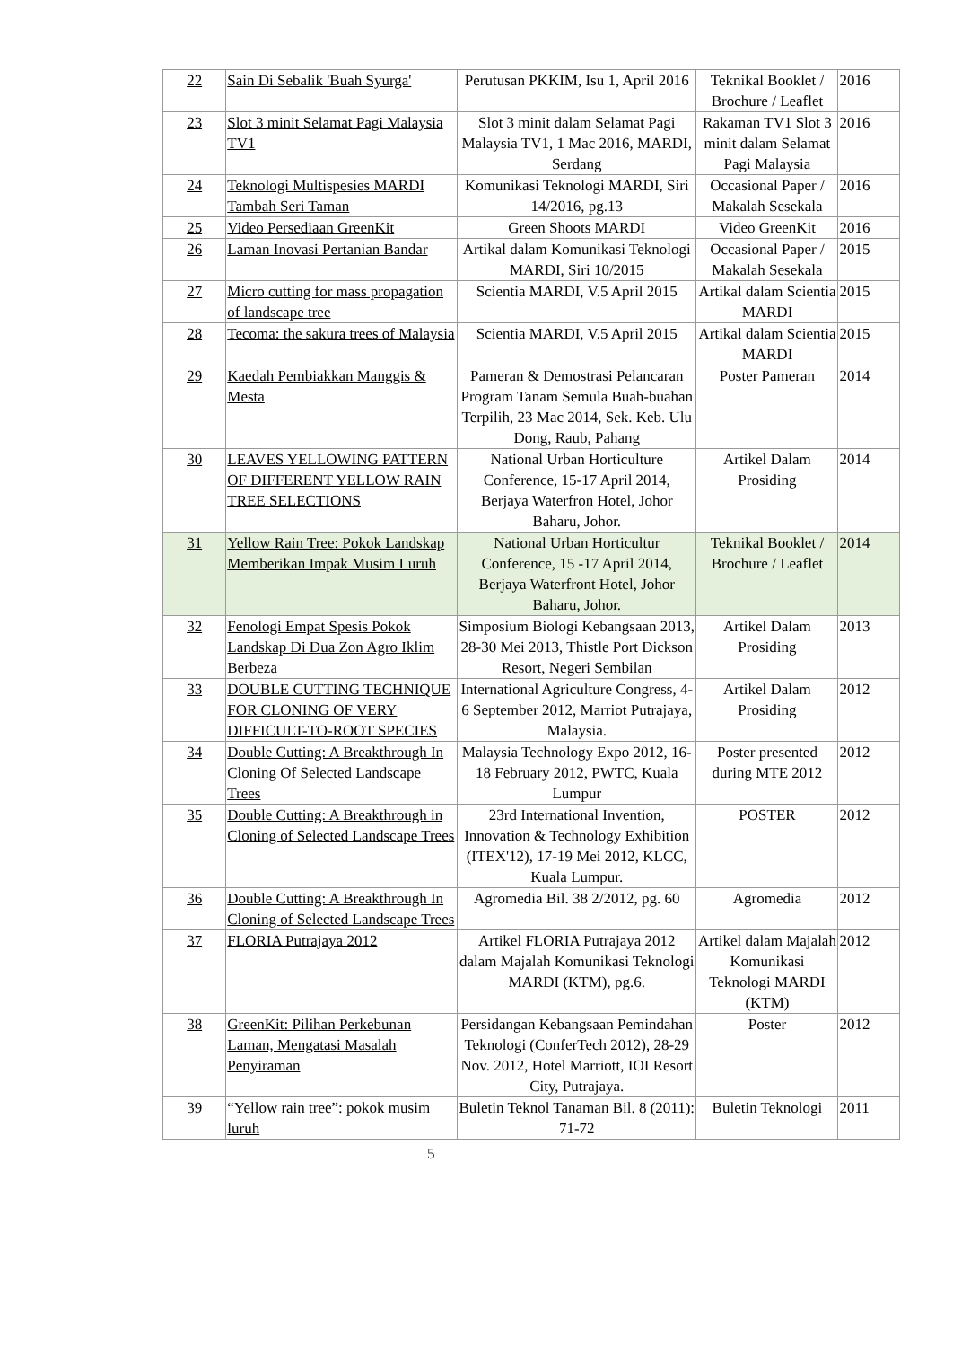| 22 | Sain Di Sebalik 'Buah Syurga' | Perutusan PKKIM, Isu 1, April 2016 | Teknikal Booklet / Brochure / Leaflet | 2016 |
| 23 | Slot 3 minit Selamat Pagi Malaysia TV1 | Slot 3 minit dalam Selamat Pagi Malaysia TV1, 1 Mac 2016, MARDI, Serdang | Rakaman TV1 Slot 3 minit dalam Selamat Pagi Malaysia | 2016 |
| 24 | Teknologi Multispesies MARDI Tambah Seri Taman | Komunikasi Teknologi MARDI, Siri 14/2016, pg.13 | Occasional Paper / Makalah Sesekala | 2016 |
| 25 | Video Persediaan GreenKit | Green Shoots MARDI | Video GreenKit | 2016 |
| 26 | Laman Inovasi Pertanian Bandar | Artikal dalam Komunikasi Teknologi MARDI, Siri 10/2015 | Occasional Paper / Makalah Sesekala | 2015 |
| 27 | Micro cutting for mass propagation of landscape tree | Scientia MARDI, V.5 April 2015 | Artikal dalam Scientia MARDI | 2015 |
| 28 | Tecoma: the sakura trees of Malaysia | Scientia MARDI, V.5 April 2015 | Artikal dalam Scientia MARDI | 2015 |
| 29 | Kaedah Pembiakkan Manggis & Mesta | Pameran & Demostrasi Pelancaran Program Tanam Semula Buah-buahan Terpilih, 23 Mac 2014, Sek. Keb. Ulu Dong, Raub, Pahang | Poster Pameran | 2014 |
| 30 | LEAVES YELLOWING PATTERN OF DIFFERENT YELLOW RAIN TREE SELECTIONS | National Urban Horticulture Conference, 15-17 April 2014, Berjaya Waterfron Hotel, Johor Baharu, Johor. | Artikel Dalam Prosiding | 2014 |
| 31 | Yellow Rain Tree: Pokok Landskap Memberikan Impak Musim Luruh | National Urban Horticultur Conference, 15 -17 April 2014, Berjaya Waterfront Hotel, Johor Baharu, Johor. | Teknikal Booklet / Brochure / Leaflet | 2014 |
| 32 | Fenologi Empat Spesis Pokok Landskap Di Dua Zon Agro Iklim Berbeza | Simposium Biologi Kebangsaan 2013, 28-30 Mei 2013, Thistle Port Dickson Resort, Negeri Sembilan | Artikel Dalam Prosiding | 2013 |
| 33 | DOUBLE CUTTING TECHNIQUE FOR CLONING OF VERY DIFFICULT-TO-ROOT SPECIES | International Agriculture Congress, 4-6 September 2012, Marriot Putrajaya, Malaysia. | Artikel Dalam Prosiding | 2012 |
| 34 | Double Cutting: A Breakthrough In Cloning Of Selected Landscape Trees | Malaysia Technology Expo 2012, 16-18 February 2012, PWTC, Kuala Lumpur | Poster presented during MTE 2012 | 2012 |
| 35 | Double Cutting: A Breakthrough in Cloning of Selected Landscape Trees | 23rd International Invention, Innovation & Technology Exhibition (ITEX'12), 17-19 Mei 2012, KLCC, Kuala Lumpur. | POSTER | 2012 |
| 36 | Double Cutting: A Breakthrough In Cloning of Selected Landscape Trees | Agromedia Bil. 38 2/2012, pg. 60 | Agromedia | 2012 |
| 37 | FLORIA Putrajaya 2012 | Artikel FLORIA Putrajaya 2012 dalam Majalah Komunikasi Teknologi MARDI (KTM), pg.6. | Artikel dalam Majalah Komunikasi Teknologi MARDI (KTM) | 2012 |
| 38 | GreenKit: Pilihan Perkebunan Laman, Mengatasi Masalah Penyiraman | Persidangan Kebangsaan Pemindahan Teknologi (ConferTech 2012), 28-29 Nov. 2012, Hotel Marriott, IOI Resort City, Putrajaya. | Poster | 2012 |
| 39 | “Yellow rain tree”: pokok musim luruh | Buletin Teknol Tanaman Bil. 8 (2011): 71-72 | Buletin Teknologi | 2011 |
5